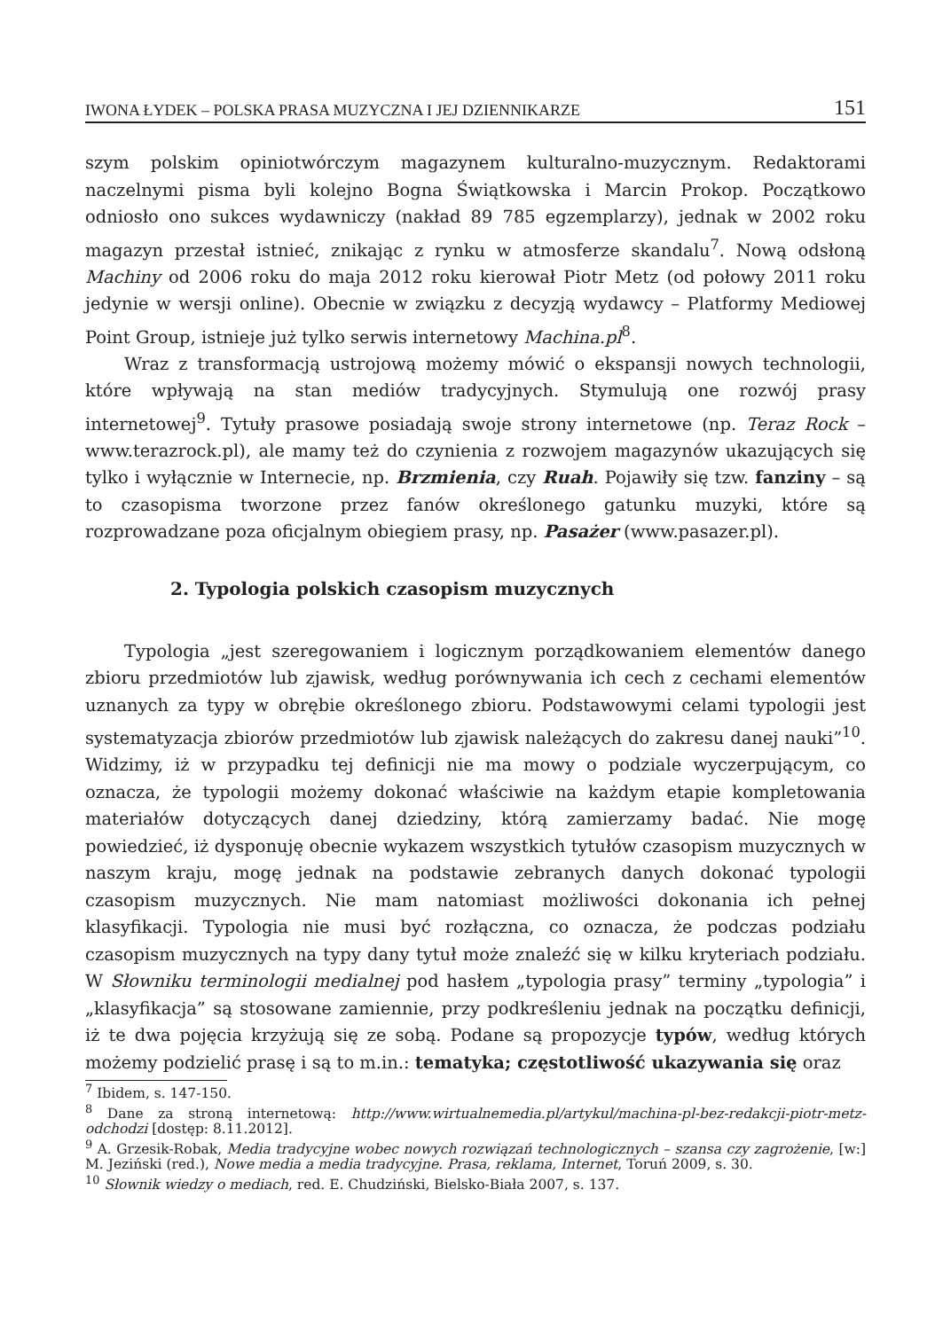IWONA ŁYDEK – POLSKA PRASA MUZYCZNA I JEJ DZIENNIKARZE 151
szym polskim opiniotwórczym magazynem kulturalno-muzycznym. Redaktorami naczelnymi pisma byli kolejno Bogna Świątkowska i Marcin Prokop. Początkowo odniosło ono sukces wydawniczy (nakład 89 785 egzemplarzy), jednak w 2002 roku magazyn przestał istnieć, znikając z rynku w atmosferze skandalu<sup>7</sup>. Nową odsłoną Machiny od 2006 roku do maja 2012 roku kierował Piotr Metz (od połowy 2011 roku jedynie w wersji online). Obecnie w związku z decyzją wydawcy – Platformy Mediowej Point Group, istnieje już tylko serwis internetowy Machina.pl<sup>8</sup>.
Wraz z transformacją ustrojową możemy mówić o ekspansji nowych technologii, które wpływają na stan mediów tradycyjnych. Stymulują one rozwój prasy internetowej<sup>9</sup>. Tytuły prasowe posiadają swoje strony internetowe (np. Teraz Rock – www.terazrock.pl), ale mamy też do czynienia z rozwojem magazynów ukazujących się tylko i wyłącznie w Internecie, np. Brzmienia, czy Ruah. Pojawiły się tzw. fanziny – są to czasopisma tworzone przez fanów określonego gatunku muzyki, które są rozprowadzane poza oficjalnym obiegiem prasy, np. Pasażer (www.pasazer.pl).
2. Typologia polskich czasopism muzycznych
Typologia „jest szeregowaniem i logicznym porządkowaniem elementów danego zbioru przedmiotów lub zjawisk, według porównywania ich cech z cechami elementów uznanych za typy w obrębie określonego zbioru. Podstawowymi celami typologii jest systematyzacja zbiorów przedmiotów lub zjawisk należących do zakresu danej nauki”<sup>10</sup>. Widzimy, iż w przypadku tej definicji nie ma mowy o podziale wyczerpującym, co oznacza, że typologii możemy dokonać właściwie na każdym etapie kompletowania materiałów dotyczących danej dziedziny, którą zamierzamy badać. Nie mogę powiedzieć, iż dysponuję obecnie wykazem wszystkich tytułów czasopism muzycznych w naszym kraju, mogę jednak na podstawie zebranych danych dokonać typologii czasopism muzycznych. Nie mam natomiast możliwości dokonania ich pełnej klasyfikacji. Typologia nie musi być rozłączna, co oznacza, że podczas podziału czasopism muzycznych na typy dany tytuł może znaleźć się w kilku kryteriach podziału. W Słowniku terminologii medialnej pod hasłem „typologia prasy” terminy „typologia” i „klasyfikacja” są stosowane zamiennie, przy podkreśleniu jednak na początku definicji, iż te dwa pojęcia krzyżują się ze sobą. Podane są propozycje typów, według których możemy podzielić prasę i są to m.in.: tematyka; częstotliwość ukazywania się oraz
<sup>7</sup> Ibidem, s. 147-150.
<sup>8</sup> Dane za stroną internetową: http://www.wirtualnemedia.pl/artykul/machina-pl-bez-redakcji-piotr-metz-odchodzi [dostęp: 8.11.2012].
<sup>9</sup> A. Grzesik-Robak, Media tradycyjne wobec nowych rozwiązań technologicznych – szansa czy zagrożenie, [w:] M. Jeziński (red.), Nowe media a media tradycyjne. Prasa, reklama, Internet, Toruń 2009, s. 30.
<sup>10</sup> Słownik wiedzy o mediach, red. E. Chudziński, Bielsko-Biała 2007, s. 137.